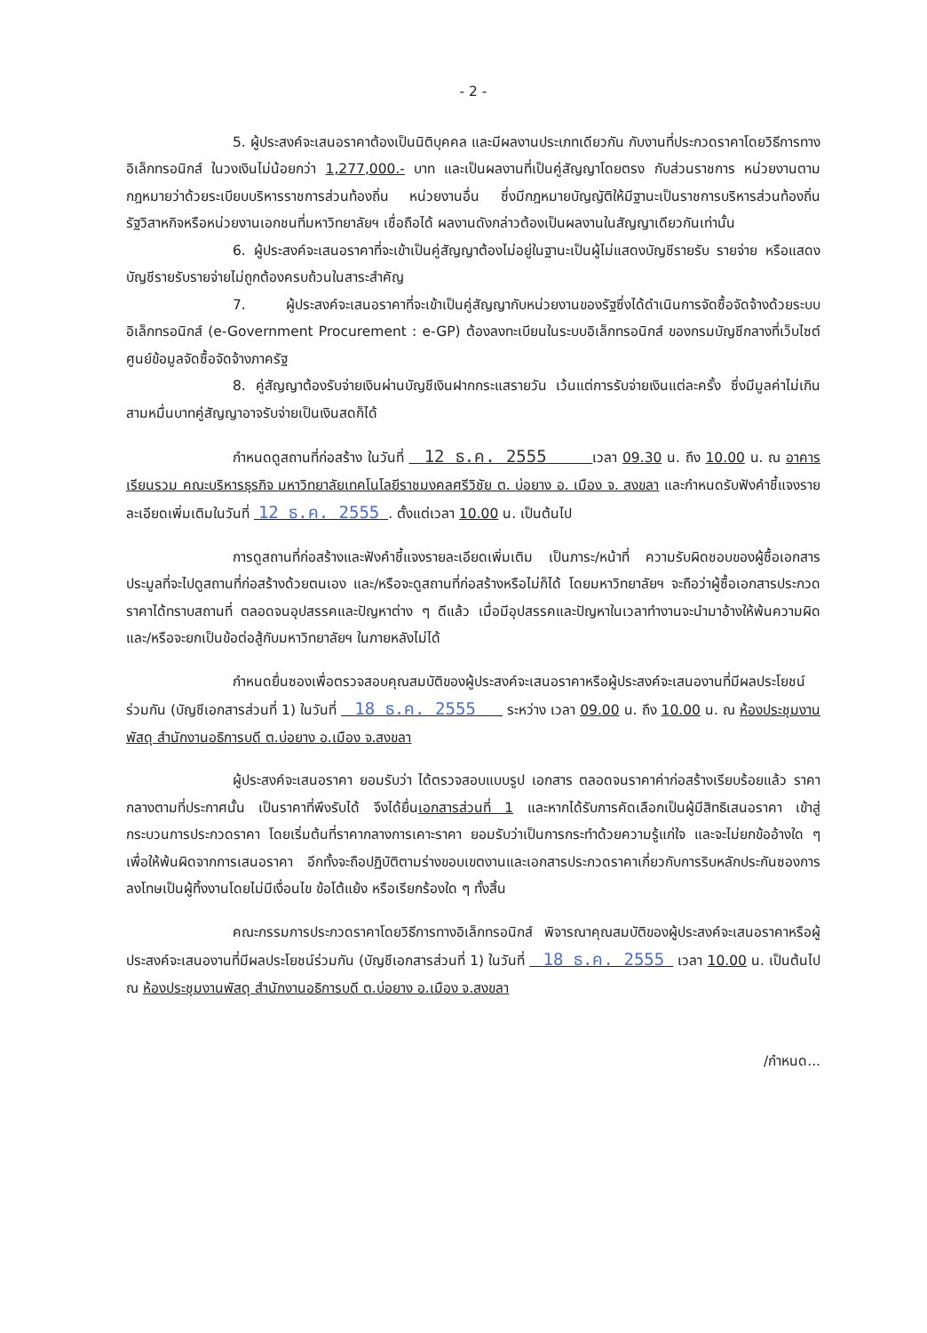- 2 -
5. ผู้ประสงค์จะเสนอราคาต้องเป็นนิติบุคคล และมีผลงานประเภทเดียวกัน กับงานที่ประกวดราคาโดยวิธีการทางอิเล็กทรอนิกส์ ในวงเงินไม่น้อยกว่า 1,277,000.- บาท และเป็นผลงานที่เป็นคู่สัญญาโดยตรง กับส่วนราชการ หน่วยงานตามกฎหมายว่าด้วยระเบียบบริหารราชการส่วนท้องถิ่น หน่วยงานอื่น ซึ่งมีกฎหมายบัญญัติให้มีฐานะเป็นราชการบริหารส่วนท้องถิ่น รัฐวิสาหกิจหรือหน่วยงานเอกชนที่มหาวิทยาลัยฯ เชื่อถือได้ ผลงานดังกล่าวต้องเป็นผลงานในสัญญาเดียวกันเท่านั้น
6. ผู้ประสงค์จะเสนอราคาที่จะเข้าเป็นคู่สัญญาต้องไม่อยู่ในฐานะเป็นผู้ไม่แสดงบัญชีรายรับ รายจ่าย หรือแสดงบัญชีรายรับรายจ่ายไม่ถูกต้องครบถ้วนในสาระสำคัญ
7. ผู้ประสงค์จะเสนอราคาที่จะเข้าเป็นคู่สัญญากับหน่วยงานของรัฐซึ่งได้ดำเนินการจัดซื้อจัดจ้างด้วยระบบอิเล็กทรอนิกส์ (e-Government Procurement : e-GP) ต้องลงทะเบียนในระบบอิเล็กทรอนิกส์ ของกรมบัญชีกลางที่เว็บไซต์ศูนย์ข้อมูลจัดซื้อจัดจ้างภาครัฐ
8. คู่สัญญาต้องรับจ่ายเงินผ่านบัญชีเงินฝากกระแสรายวัน เว้นแต่การรับจ่ายเงินแต่ละครั้ง ซึ่งมีมูลค่าไม่เกินสามหมื่นบาทคู่สัญญาอาจรับจ่ายเป็นเงินสดก็ได้
กำหนดดูสถานที่ก่อสร้าง ในวันที่ 12 ธ.ค. 2555 เวลา 09.30 น. ถึง 10.00 น. ณ อาคารเรียนรวม คณะบริหารธุรกิจ มหาวิทยาลัยเทคโนโลยีราชมงคลศรีวิชัย ต. บ่อยาง อ. เมือง จ. สงขลา และกำหนดรับฟังคำชี้แจงรายละเอียดเพิ่มเติมในวันที่ 12 ธ.ค. 2555 . ตั้งแต่เวลา 10.00 น. เป็นต้นไป
การดูสถานที่ก่อสร้างและฟังคำชี้แจงรายละเอียดเพิ่มเติม เป็นภาระ/หน้าที่ ความรับผิดชอบของผู้ซื้อเอกสารประมูลที่จะไปดูสถานที่ก่อสร้างด้วยตนเอง และ/หรือจะดูสถานที่ก่อสร้างหรือไม่ก็ได้ โดยมหาวิทยาลัยฯ จะถือว่าผู้ซื้อเอกสารประกวดราคาได้ทราบสถานที่ ตลอดจนอุปสรรคและปัญหาต่าง ๆ ดีแล้ว เมื่อมีอุปสรรคและปัญหาในเวลาทำงานจะนำมาอ้างให้พ้นความผิด และ/หรือจะยกเป็นข้อต่อสู้กับมหาวิทยาลัยฯ ในภายหลังไม่ได้
กำหนดยื่นซองเพื่อตรวจสอบคุณสมบัติของผู้ประสงค์จะเสนอราคาหรือผู้ประสงค์จะเสนองานที่มีผลประโยชน์ร่วมกัน (บัญชีเอกสารส่วนที่ 1) ในวันที่ 18 ธ.ค. 2555 ระหว่าง เวลา 09.00 น. ถึง 10.00 น. ณ ห้องประชุมงานพัสดุ สำนักงานอธิการบดี ต.บ่อยาง อ.เมือง จ.สงขลา
ผู้ประสงค์จะเสนอราคา ยอมรับว่า ได้ตรวจสอบแบบรูป เอกสาร ตลอดจนราคาค่าก่อสร้างเรียบร้อยแล้ว ราคากลางตามที่ประกาศนั้น เป็นราคาที่พึงรับได้ จึงได้ยื่นเอกสารส่วนที่ 1 และหากได้รับการคัดเลือกเป็นผู้มีสิทธิเสนอราคา เข้าสู่กระบวนการประกวดราคา โดยเริ่มต้นที่ราคากลางการเคาะราคา ยอมรับว่าเป็นการกระทำด้วยความรู้แก่ใจ และจะไม่ยกข้ออ้างใด ๆ เพื่อให้พ้นผิดจากการเสนอราคา อีกทั้งจะถือปฏิบัติตามร่างขอบเขตงานและเอกสารประกวดราคาเกี่ยวกับการริบหลักประกันซองการลงโทษเป็นผู้ทิ้งงานโดยไม่มีเงื่อนไข ข้อโต้แย้ง หรือเรียกร้องใด ๆ ทั้งสิ้น
คณะกรรมการประกวดราคาโดยวิธีการทางอิเล็กทรอนิกส์ พิจารณาคุณสมบัติของผู้ประสงค์จะเสนอราคาหรือผู้ประสงค์จะเสนองานที่มีผลประโยชน์ร่วมกัน (บัญชีเอกสารส่วนที่ 1) ในวันที่ 18 ธ.ค. 2555 เวลา 10.00 น. เป็นต้นไป ณ ห้องประชุมงานพัสดุ สำนักงานอธิการบดี ต.บ่อยาง อ.เมือง จ.สงขลา
/กำหนด...